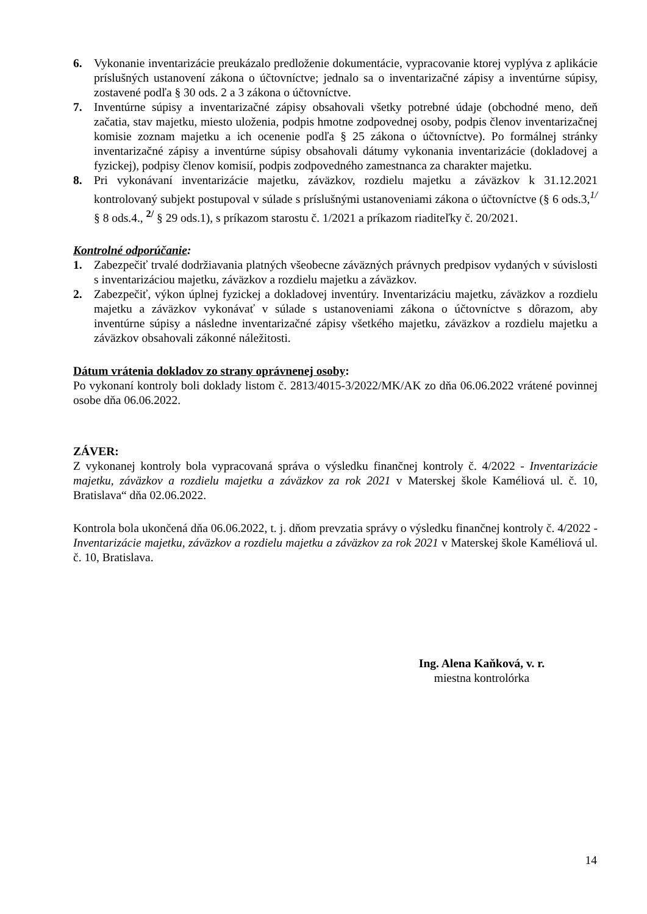6. Vykonanie inventarizácie preukázalo predloženie dokumentácie, vypracovanie ktorej vyplýva z aplikácie príslušných ustanovení zákona o účtovníctve; jednalo sa o inventarizačné zápisy a inventúrne súpisy, zostavené podľa § 30 ods. 2 a 3 zákona o účtovníctve.
7. Inventúrne súpisy a inventarizačné zápisy obsahovali všetky potrebné údaje (obchodné meno, deň začatia, stav majetku, miesto uloženia, podpis hmotne zodpovednej osoby, podpis členov inventarizačnej komisie zoznam majetku a ich ocenenie podľa § 25 zákona o účtovníctve). Po formálnej stránky inventarizačné zápisy a inventúrne súpisy obsahovali dátumy vykonania inventarizácie (dokladovej a fyzickej), podpisy členov komisií, podpis zodpovedného zamestnanca za charakter majetku.
8. Pri vykonávaní inventarizácie majetku, záväzkov, rozdielu majetku a záväzkov k 31.12.2021 kontrolovaný subjekt postupoval v súlade s príslušnými ustanoveniami zákona o účtovníctve (§ 6 ods.3,<sup>1/</sup> § 8 ods.4., <sup>2/</sup> § 29 ods.1), s príkazom starostu č. 1/2021 a príkazom riaditeľky č. 20/2021.
Kontrolné odporúčanie:
1. Zabezpečiť trvalé dodržiavania platných všeobecne záväzných právnych predpisov vydaných v súvislosti s inventarizáciou majetku, záväzkov a rozdielu majetku a záväzkov.
2. Zabezpečiť, výkon úplnej fyzickej a dokladovej inventúry. Inventarizáciu majetku, záväzkov a rozdielu majetku a záväzkov vykonávať v súlade s ustanoveniami zákona o účtovníctve s dôrazom, aby inventúrne súpisy a následne inventarizačné zápisy všetkého majetku, záväzkov a rozdielu majetku a záväzkov obsahovali zákonné náležitosti.
Dátum vrátenia dokladov zo strany oprávnenej osoby:
Po vykonaní kontroly boli doklady listom č. 2813/4015-3/2022/MK/AK zo dňa 06.06.2022 vrátené povinnej osobe dňa 06.06.2022.
ZÁVER:
Z vykonanej kontroly bola vypracovaná správa o výsledku finančnej kontroly č. 4/2022 - Inventarizácie majetku, záväzkov a rozdielu majetku a záväzkov za rok 2021 v Materskej škole Kaméliová ul. č. 10, Bratislava“ dňa 02.06.2022.
Kontrola bola ukončená dňa 06.06.2022, t. j. dňom prevzatia správy o výsledku finančnej kontroly č. 4/2022 - Inventarizácie majetku, záväzkov a rozdielu majetku a záväzkov za rok 2021 v Materskej škole Kaméliová ul. č. 10, Bratislava.
Ing. Alena Kaňková, v. r.
miestna kontrolórka
14